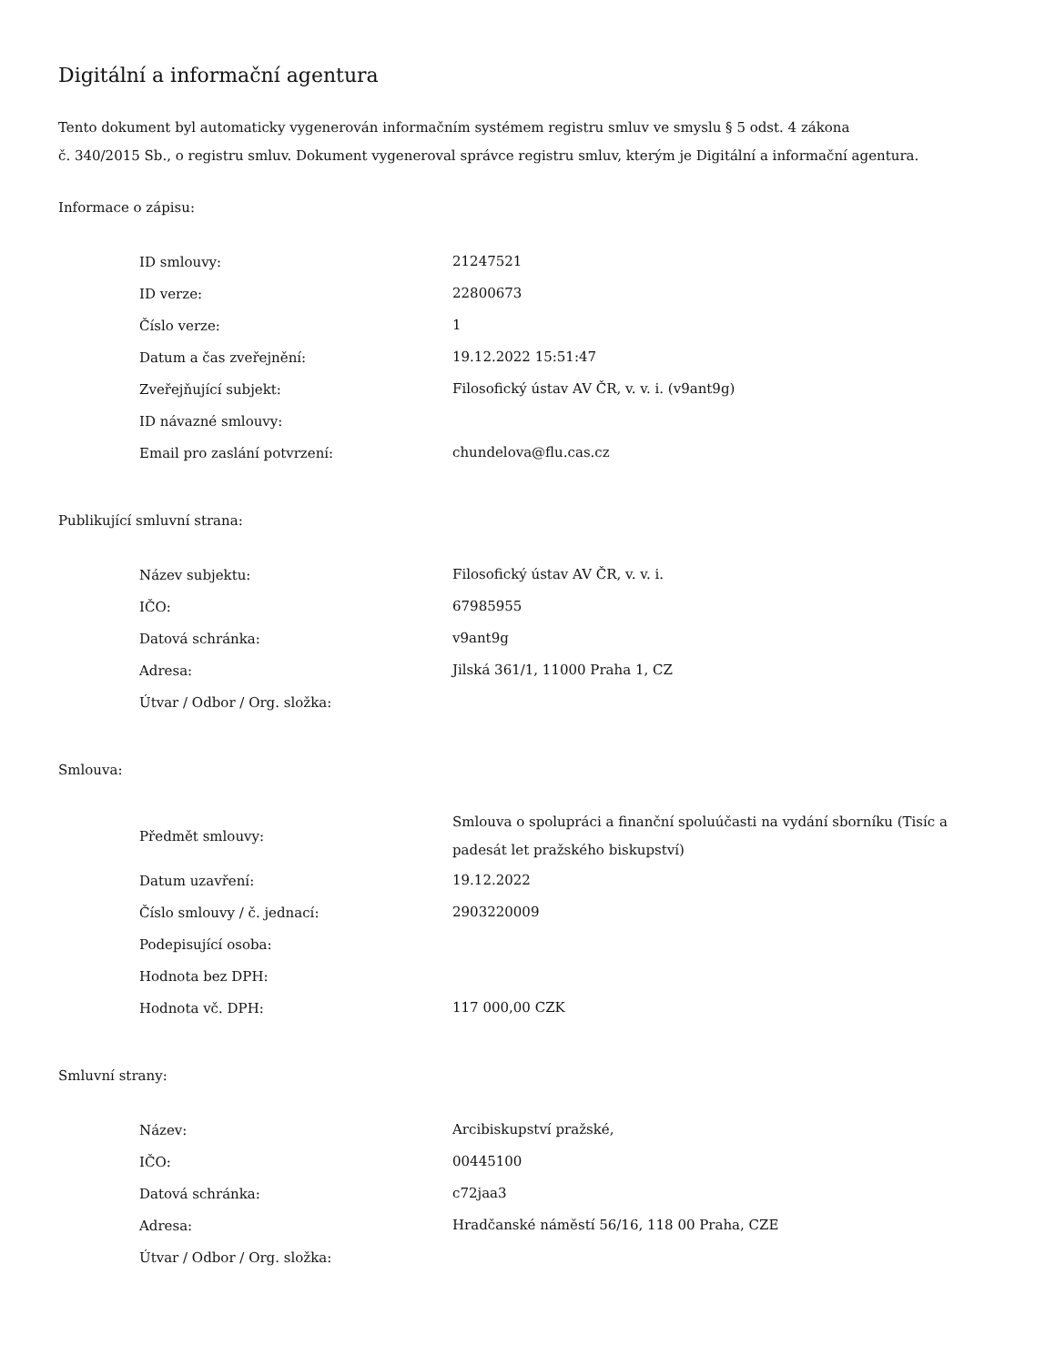Digitální a informační agentura
Tento dokument byl automaticky vygenerován informačním systémem registru smluv ve smyslu § 5 odst. 4 zákona
č. 340/2015 Sb., o registru smluv. Dokument vygeneroval správce registru smluv, kterým je Digitální a informační agentura.
Informace o zápisu:
| ID smlouvy: | 21247521 |
| ID verze: | 22800673 |
| Číslo verze: | 1 |
| Datum a čas zveřejnění: | 19.12.2022 15:51:47 |
| Zveřejňující subjekt: | Filosofický ústav AV ČR, v. v. i. (v9ant9g) |
| ID návazné smlouvy: | |
| Email pro zaslání potvrzení: | chundelova@flu.cas.cz |
Publikující smluvní strana:
| Název subjektu: | Filosofický ústav AV ČR, v. v. i. |
| IČO: | 67985955 |
| Datová schránka: | v9ant9g |
| Adresa: | Jilská 361/1, 11000 Praha 1, CZ |
| Útvar / Odbor / Org. složka: | |
Smlouva:
| Předmět smlouvy: | Smlouva o spolupráci a finanční spoluúčasti na vydání sborníku (Tisíc a padesát let pražského biskupství) |
| Datum uzavření: | 19.12.2022 |
| Číslo smlouvy / č. jednací: | 2903220009 |
| Podepisující osoba: | |
| Hodnota bez DPH: | |
| Hodnota vč. DPH: | 117 000,00 CZK |
Smluvní strany:
| Název: | Arcibiskupství pražské, |
| IČO: | 00445100 |
| Datová schránka: | c72jaa3 |
| Adresa: | Hradčanské náměstí 56/16, 118 00 Praha, CZE |
| Útvar / Odbor / Org. složka: | |